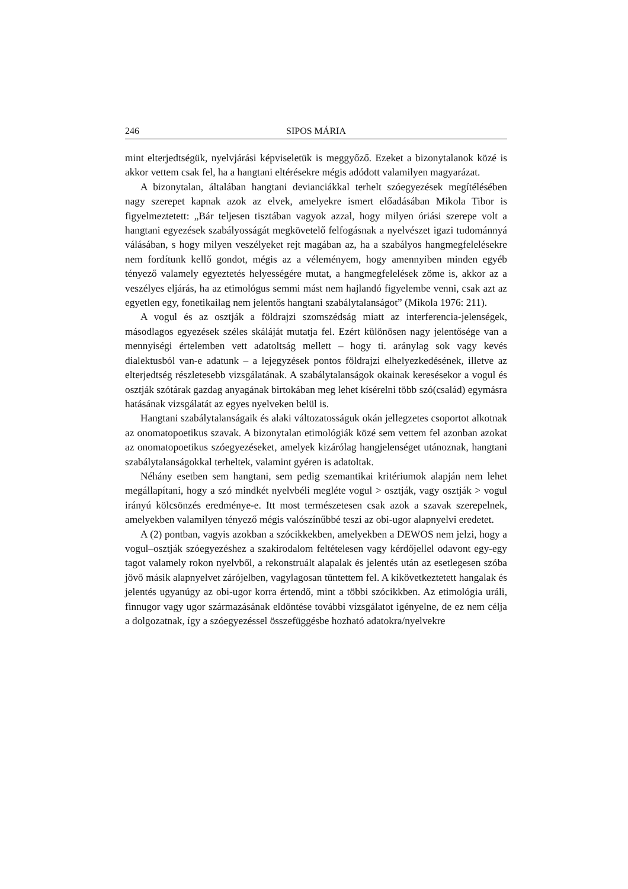246 SIPOS MÁRIA
mint elterjedtségük, nyelvjárási képviseletük is meggyőző. Ezeket a bizonytalanok közé is akkor vettem csak fel, ha a hangtani eltérésekre mégis adódott valamilyen magyarázat.
A bizonytalan, általában hangtani devianciákkal terhelt szóegyezések megítélésében nagy szerepet kapnak azok az elvek, amelyekre ismert előadásában Mikola Tibor is figyelmeztetett: „Bár teljesen tisztában vagyok azzal, hogy milyen óriási szerepe volt a hangtani egyezések szabályosságát megkövetelő felfogásnak a nyelvészet igazi tudománnyá válásában, s hogy milyen veszélyeket rejt magában az, ha a szabályos hangmegfelelésekre nem fordítunk kellő gondot, mégis az a véleményem, hogy amennyiben minden egyéb tényező valamely egyeztetés helyességére mutat, a hangmegfelelések zöme is, akkor az a veszélyes eljárás, ha az etimológus semmi mást nem hajlandó figyelembe venni, csak azt az egyetlen egy, fonetikailag nem jelentős hangtani szabálytalanságot” (Mikola 1976: 211).
A vogul és az osztják a földrajzi szomszédság miatt az interferencia-jelenségek, másodlagos egyezések széles skáláját mutatja fel. Ezért különösen nagy jelentősége van a mennyiségi értelemben vett adatoltság mellett – hogy ti. aránylag sok vagy kevés dialektusból van-e adatunk – a lejegyzések pontos földrajzi elhelyezkedésének, illetve az elterjedtség részletesebb vizsgálatának. A szabálytalanságok okainak keresésekor a vogul és osztják szótárak gazdag anyagának birtokában meg lehet kísérelni több szó(család) egymásra hatásának vizsgálatát az egyes nyelveken belül is.
Hangtani szabálytalanságaik és alaki változatosságuk okán jellegzetes csoportot alkotnak az onomatopoetikus szavak. A bizonytalan etimológiák közé sem vettem fel azonban azokat az onomatopoetikus szóegyezéseket, amelyek kizárólag hangjelenséget utánoznak, hangtani szabálytalanságokkal terheltek, valamint gyéren is adatoltak.
Néhány esetben sem hangtani, sem pedig szemantikai kritériumok alapján nem lehet megállapítani, hogy a szó mindkét nyelvbéli megléte vogul > osztják, vagy osztják > vogul irányú kölcsönzés eredménye-e. Itt most természetesen csak azok a szavak szerepelnek, amelyekben valamilyen tényező mégis valószínűbbé teszi az obi-ugor alapnyelvi eredetet.
A (2) pontban, vagyis azokban a szócikkekben, amelyekben a DEWOS nem jelzi, hogy a vogul–osztják szóegyezéshez a szakirodalom feltételesen vagy kérdőjellel odavont egy-egy tagot valamely rokon nyelvből, a rekonstruált alapalak és jelentés után az esetlegesen szóba jövő másik alapnyelvet zárójelben, vagylagosan tüntettem fel. A kikövetkeztetett hangalak és jelentés ugyanúgy az obi-ugor korra értendő, mint a többi szócikkben. Az etimológia uráli, finnugor vagy ugor származásának eldöntése további vizsgálatot igényelne, de ez nem célja a dolgozatnak, így a szóegyezéssel összefüggésbe hozható adatokra/nyelvekre